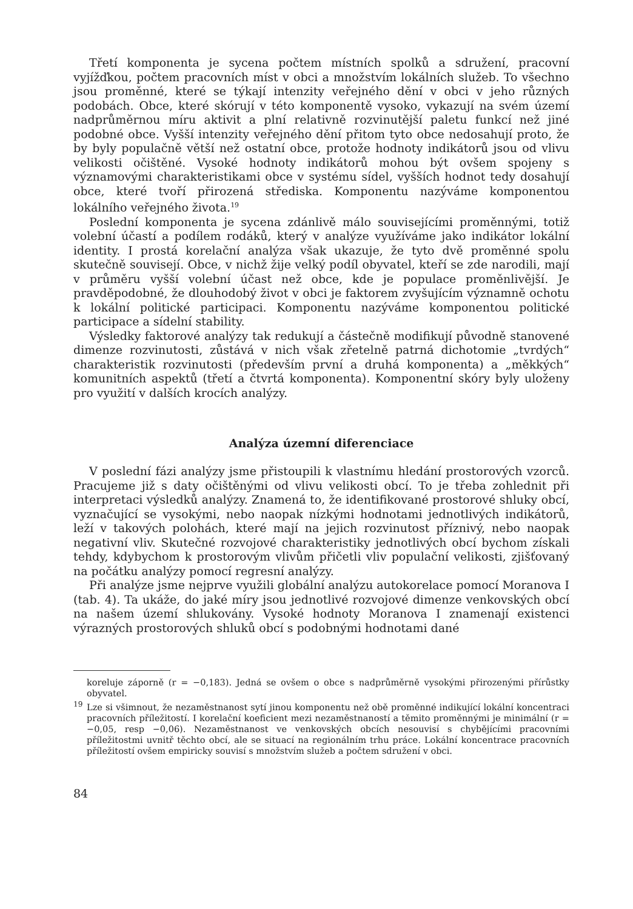Třetí komponenta je sycena počtem místních spolků a sdružení, pracovní vyjížďkou, počtem pracovních míst v obci a množstvím lokálních služeb. To všechno jsou proměnné, které se týkají intenzity veřejného dění v obci v jeho různých podobách. Obce, které skórují v této komponentě vysoko, vykazují na svém území nadprůměrnou míru aktivit a plní relativně rozvinutější paletu funkcí než jiné podobné obce. Vyšší intenzity veřejného dění přitom tyto obce nedosahují proto, že by byly populačně větší než ostatní obce, protože hodnoty indikátorů jsou od vlivu velikosti očištěné. Vysoké hodnoty indikátorů mohou být ovšem spojeny s významovými charakteristikami obce v systému sídel, vyšších hodnot tedy dosahují obce, které tvoří přirozená střediska. Komponentu nazýváme komponentou lokálního veřejného života.<sup>19</sup>
Poslední komponenta je sycena zdánlivě málo souvisejícími proměnnými, totiž volební účastí a podílem rodáků, který v analýze využíváme jako indikátor lokální identity. I prostá korelační analýza však ukazuje, že tyto dvě proměnné spolu skutečně souvisejí. Obce, v nichž žije velký podíl obyvatel, kteří se zde narodili, mají v průměru vyšší volební účast než obce, kde je populace proměnlivější. Je pravděpodobné, že dlouhodobý život v obci je faktorem zvyšujícím významně ochotu k lokální politické participaci. Komponentu nazýváme komponentou politické participace a sídelní stability.
Výsledky faktorové analýzy tak redukují a částečně modifikují původně stanovené dimenze rozvinutosti, zůstává v nich však zřetelně patrná dichotomie „tvrdých“ charakteristik rozvinutosti (především první a druhá komponenta) a „měkkých“ komunitních aspektů (třetí a čtvrtá komponenta). Komponentní skóry byly uloženy pro využití v dalších krocích analýzy.
Analýza územní diferenciace
V poslední fázi analýzy jsme přistoupili k vlastnímu hledání prostorových vzorců. Pracujeme již s daty očištěnými od vlivu velikosti obcí. To je třeba zohlednit při interpretaci výsledků analýzy. Znamená to, že identifikované prostorové shluky obcí, vyznačující se vysokými, nebo naopak nízkými hodnotami jednotlivých indikátorů, leží v takových polohách, které mají na jejich rozvinutost příznivý, nebo naopak negativní vliv. Skutečné rozvojové charakteristiky jednotlivých obcí bychom získali tehdy, kdybychom k prostorovým vlivům přičetli vliv populační velikosti, zjišťovaný na počátku analýzy pomocí regresní analýzy.
Při analýze jsme nejprve využili globální analýzu autokorelace pomocí Moranova I (tab. 4). Ta ukáže, do jaké míry jsou jednotlivé rozvojové dimenze venkovských obcí na našem území shlukovány. Vysoké hodnoty Moranova I znamenají existenci výrazných prostorových shluků obcí s podobnými hodnotami dané
koreluje záporně (r = −0,183). Jedná se ovšem o obce s nadprůměrně vysokými přirozenými přírůstky obyvatel.
<sup>19</sup> Lze si všimnout, že nezaměstnanost sytí jinou komponentu než obě proměnné indikující lokální koncentraci pracovních příležitostí. I korelační koeficient mezi nezaměstnaností a těmito proměnnými je minimální (r = −0,05, resp −0,06). Nezaměstnanost ve venkovských obcích nesouvisí s chybějícími pracovními příležitostmi uvnitř těchto obcí, ale se situací na regionálním trhu práce. Lokální koncentrace pracovních příležitostí ovšem empiricky souvisí s množstvím služeb a počtem sdružení v obci.
84